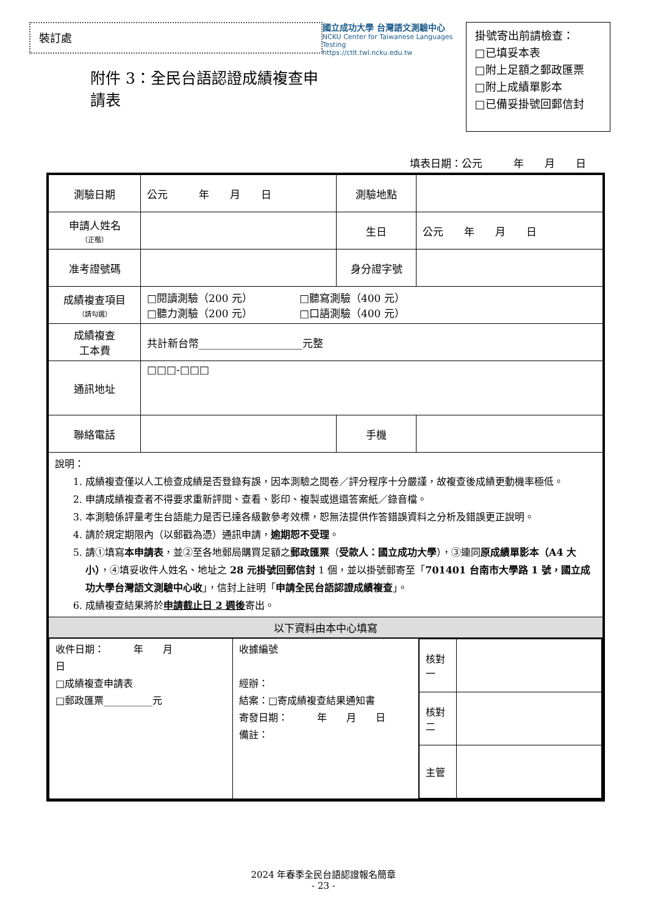裝訂處
附件 3：全民台語認證成績複查申請表
國立成功大學 台灣語文測驗中心
NCKU Center for Taiwanese Languages Testing
https://ctlt.twl.ncku.edu.tw
掛號寄出前請檢查：
□已填妥本表
□附上足額之郵政匯票
□附上成績單影本
□已備妥掛號回郵信封
填表日期：公元　　　年　　月　　日
| 測驗日期 | 公元 年 月 日 | 測驗地點 | |
| 申請人姓名 （正楷） | | 生日 | 公元 年 月 日 |
| 准考證號碼 | | 身分證字號 | |
| 成績複查項目 （請勾選） | □閱讀測驗（200 元） □聽寫測驗（400 元） □聽力測驗（200 元） □口語測驗（400 元） | | |
| 成績複查 工本費 | 共計新台幣____________________元整 | | |
| 通訊地址 | □□□-□□□ | | |
| 聯絡電話 | | 手機 | |
| 說明： 1. 成績複查僅以人工檢查成績是否登錄有誤，因本測驗之閱卷／評分程序十分嚴謹，故複查後成績更動機率極低。 2. 申請成績複查者不得要求重新評閱、查看、影印、複製或退還答案紙／錄音檔。 3. 本測驗係評量考生台語能力是否已達各級數參考效標，恕無法提供作答錯誤資料之分析及錯誤更正說明。 4. 請於規定期限內（以郵戳為憑）通訊申請， 逾期恕不受理 。 5. 請①填寫 本申請表 ，並②至各地郵局購買足額之 郵政匯票 （ 受款人：國立成功大學 ），③連同 原成績單影本（A4 大小） ，④填妥收件人姓名、地址之 28 元掛號回郵信封 1 個，並以掛號郵寄至「 701401 台南市大學路 1 號，國立成功大學台灣語文測驗中心收 」，信封上註明「 申請全民台語認證成績複查 」。 6. 成績複查結果將於 申請截止日 2 週後 寄出。 | | | |
| 以下資料由本中心填寫 | | | |
| / 收件日期： 年 月 日 □成績複查申請表 □郵政匯票__________元 / 收據編號 經辦： 結案：□寄成績複查結果通知書 寄發日期： 年 月 日 備註： / / 核對一 / / / 核對二 / / / 主管 / / / | | | |
2024 年春季全民台語認證報名簡章
- 23 -